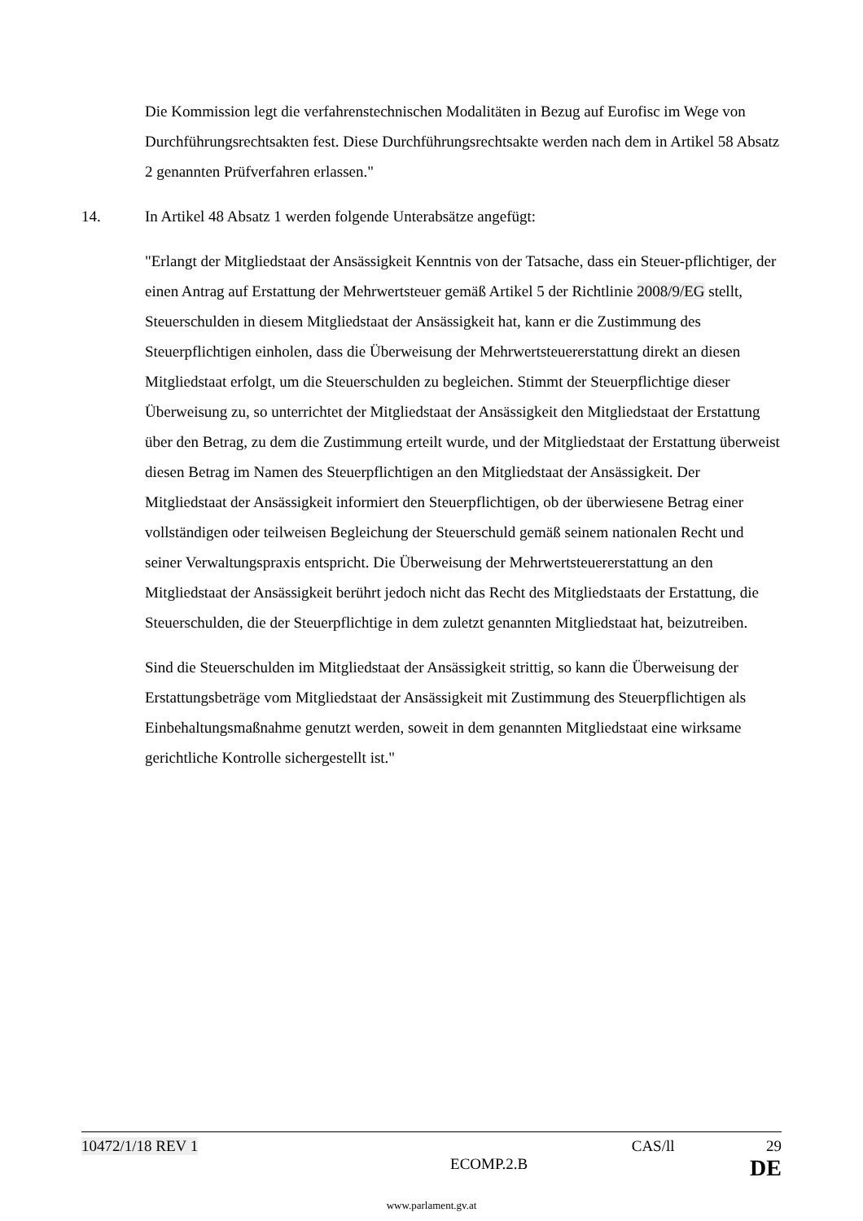Die Kommission legt die verfahrenstechnischen Modalitäten in Bezug auf Eurofisc im Wege von Durchführungsrechtsakten fest. Diese Durchführungsrechtsakte werden nach dem in Artikel 58 Absatz 2 genannten Prüfverfahren erlassen."
14. In Artikel 48 Absatz 1 werden folgende Unterabsätze angefügt:
"Erlangt der Mitgliedstaat der Ansässigkeit Kenntnis von der Tatsache, dass ein Steuer-pflichtiger, der einen Antrag auf Erstattung der Mehrwertsteuer gemäß Artikel 5 der Richtlinie 2008/9/EG stellt, Steuerschulden in diesem Mitgliedstaat der Ansässigkeit hat, kann er die Zustimmung des Steuerpflichtigen einholen, dass die Überweisung der Mehrwertsteuererstattung direkt an diesen Mitgliedstaat erfolgt, um die Steuerschulden zu begleichen. Stimmt der Steuerpflichtige dieser Überweisung zu, so unterrichtet der Mitgliedstaat der Ansässigkeit den Mitgliedstaat der Erstattung über den Betrag, zu dem die Zustimmung erteilt wurde, und der Mitgliedstaat der Erstattung überweist diesen Betrag im Namen des Steuerpflichtigen an den Mitgliedstaat der Ansässigkeit. Der Mitgliedstaat der Ansässigkeit informiert den Steuerpflichtigen, ob der überwiesene Betrag einer vollständigen oder teilweisen Begleichung der Steuerschuld gemäß seinem nationalen Recht und seiner Verwaltungspraxis entspricht. Die Überweisung der Mehrwertsteuererstattung an den Mitgliedstaat der Ansässigkeit berührt jedoch nicht das Recht des Mitgliedstaats der Erstattung, die Steuerschulden, die der Steuerpflichtige in dem zuletzt genannten Mitgliedstaat hat, beizutreiben.
Sind die Steuerschulden im Mitgliedstaat der Ansässigkeit strittig, so kann die Überweisung der Erstattungsbeträge vom Mitgliedstaat der Ansässigkeit mit Zustimmung des Steuerpflichtigen als Einbehaltungsmaßnahme genutzt werden, soweit in dem genannten Mitgliedstaat eine wirksame gerichtliche Kontrolle sichergestellt ist."
10472/1/18 REV 1 CAS/ll 29
ECOMP.2.B DE
www.parlament.gv.at